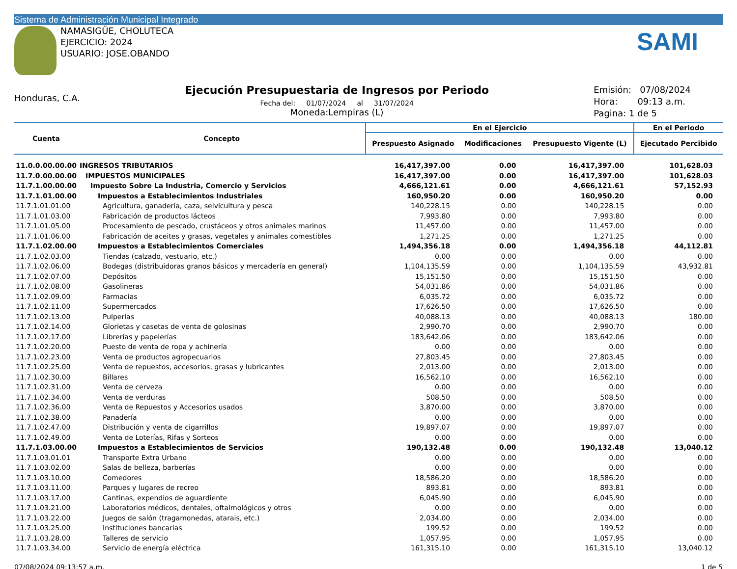Sistema de Administración Municipal Integrado
NAMASIGÜE, CHOLUTECA
EJERCICIO: 2024
USUARIO: JOSE.OBANDO
SAMI
Honduras, C.A.
Ejecución Presupuestaria de Ingresos por Periodo
Fecha del: 01/07/2024 al 31/07/2024
Moneda:Lempiras (L)
Emisión: 07/08/2024
Hora: 09:13 a.m.
Pagina: 1 de 5
| Cuenta | Concepto | En el Ejercicio | | | En el Periodo |
| --- | --- | --- | --- | --- | --- |
| | | Prespuesto Asignado | Modificaciones | Presupuesto Vigente (L) | Ejecutado Percibido |
| 11.0.0.00.00.00 | INGRESOS TRIBUTARIOS | 16,417,397.00 | 0.00 | 16,417,397.00 | 101,628.03 |
| 11.7.0.00.00.00 | IMPUESTOS MUNICIPALES | 16,417,397.00 | 0.00 | 16,417,397.00 | 101,628.03 |
| 11.7.1.00.00.00 | Impuesto Sobre La Industria, Comercio y Servicios | 4,666,121.61 | 0.00 | 4,666,121.61 | 57,152.93 |
| 11.7.1.01.00.00 | Impuestos a Establecimientos Industriales | 160,950.20 | 0.00 | 160,950.20 | 0.00 |
| 11.7.1.01.01.00 | Agricultura, ganadería, caza, selvicultura y pesca | 140,228.15 | 0.00 | 140,228.15 | 0.00 |
| 11.7.1.01.03.00 | Fabricación de productos lácteos | 7,993.80 | 0.00 | 7,993.80 | 0.00 |
| 11.7.1.01.05.00 | Procesamiento de pescado, crustáceos y otros animales marinos | 11,457.00 | 0.00 | 11,457.00 | 0.00 |
| 11.7.1.01.06.00 | Fabricación de aceites y grasas, vegetales y animales comestibles | 1,271.25 | 0.00 | 1,271.25 | 0.00 |
| 11.7.1.02.00.00 | Impuestos a Establecimientos Comerciales | 1,494,356.18 | 0.00 | 1,494,356.18 | 44,112.81 |
| 11.7.1.02.03.00 | Tiendas (calzado, vestuario, etc.) | 0.00 | 0.00 | 0.00 | 0.00 |
| 11.7.1.02.06.00 | Bodegas (distribuidoras granos básicos y mercadería en general) | 1,104,135.59 | 0.00 | 1,104,135.59 | 43,932.81 |
| 11.7.1.02.07.00 | Depósitos | 15,151.50 | 0.00 | 15,151.50 | 0.00 |
| 11.7.1.02.08.00 | Gasolineras | 54,031.86 | 0.00 | 54,031.86 | 0.00 |
| 11.7.1.02.09.00 | Farmacias | 6,035.72 | 0.00 | 6,035.72 | 0.00 |
| 11.7.1.02.11.00 | Supermercados | 17,626.50 | 0.00 | 17,626.50 | 0.00 |
| 11.7.1.02.13.00 | Pulperías | 40,088.13 | 0.00 | 40,088.13 | 180.00 |
| 11.7.1.02.14.00 | Glorietas y casetas de venta de golosinas | 2,990.70 | 0.00 | 2,990.70 | 0.00 |
| 11.7.1.02.17.00 | Librerías y papelerías | 183,642.06 | 0.00 | 183,642.06 | 0.00 |
| 11.7.1.02.20.00 | Puesto de venta de ropa y achinería | 0.00 | 0.00 | 0.00 | 0.00 |
| 11.7.1.02.23.00 | Venta de productos agropecuarios | 27,803.45 | 0.00 | 27,803.45 | 0.00 |
| 11.7.1.02.25.00 | Venta de repuestos, accesorios, grasas y lubricantes | 2,013.00 | 0.00 | 2,013.00 | 0.00 |
| 11.7.1.02.30.00 | Billares | 16,562.10 | 0.00 | 16,562.10 | 0.00 |
| 11.7.1.02.31.00 | Venta de cerveza | 0.00 | 0.00 | 0.00 | 0.00 |
| 11.7.1.02.34.00 | Venta de verduras | 508.50 | 0.00 | 508.50 | 0.00 |
| 11.7.1.02.36.00 | Venta de Repuestos y Accesorios usados | 3,870.00 | 0.00 | 3,870.00 | 0.00 |
| 11.7.1.02.38.00 | Panadería | 0.00 | 0.00 | 0.00 | 0.00 |
| 11.7.1.02.47.00 | Distribución y venta de cigarrillos | 19,897.07 | 0.00 | 19,897.07 | 0.00 |
| 11.7.1.02.49.00 | Venta de Loterías, Rifas y Sorteos | 0.00 | 0.00 | 0.00 | 0.00 |
| 11.7.1.03.00.00 | Impuestos a Establecimientos de Servicios | 190,132.48 | 0.00 | 190,132.48 | 13,040.12 |
| 11.7.1.03.01.01 | Transporte Extra Urbano | 0.00 | 0.00 | 0.00 | 0.00 |
| 11.7.1.03.02.00 | Salas de belleza, barberías | 0.00 | 0.00 | 0.00 | 0.00 |
| 11.7.1.03.10.00 | Comedores | 18,586.20 | 0.00 | 18,586.20 | 0.00 |
| 11.7.1.03.11.00 | Parques y lugares de recreo | 893.81 | 0.00 | 893.81 | 0.00 |
| 11.7.1.03.17.00 | Cantinas, expendios de aguardiente | 6,045.90 | 0.00 | 6,045.90 | 0.00 |
| 11.7.1.03.21.00 | Laboratorios médicos, dentales, oftalmológicos y otros | 0.00 | 0.00 | 0.00 | 0.00 |
| 11.7.1.03.22.00 | Juegos de salón (tragamonedas, atarais, etc.) | 2,034.00 | 0.00 | 2,034.00 | 0.00 |
| 11.7.1.03.25.00 | Instituciones bancarias | 199.52 | 0.00 | 199.52 | 0.00 |
| 11.7.1.03.28.00 | Talleres de servicio | 1,057.95 | 0.00 | 1,057.95 | 0.00 |
| 11.7.1.03.34.00 | Servicio de energía eléctrica | 161,315.10 | 0.00 | 161,315.10 | 13,040.12 |
07/08/2024 09:13:57 a.m. 1 de 5